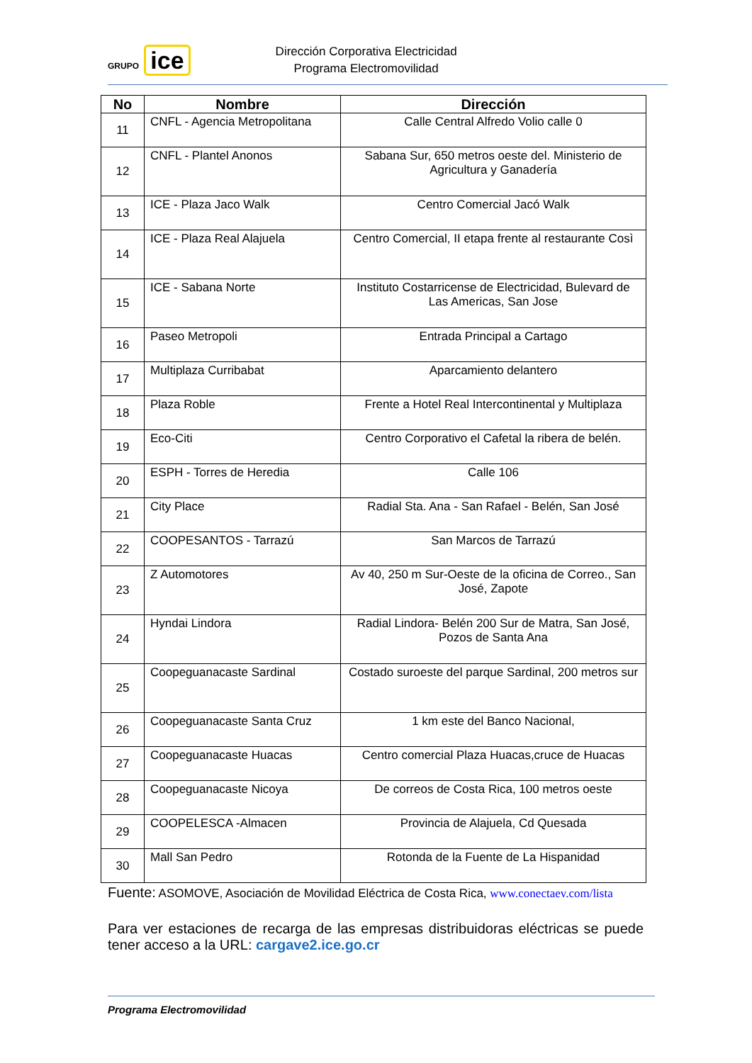GRUPO ice
Dirección Corporativa Electricidad
Programa Electromovilidad
| No | Nombre | Dirección |
| --- | --- | --- |
| 11 | CNFL - Agencia Metropolitana | Calle Central Alfredo Volio calle 0 |
| 12 | CNFL - Plantel Anonos | Sabana Sur, 650 metros oeste del. Ministerio de Agricultura y Ganadería |
| 13 | ICE - Plaza Jaco Walk | Centro Comercial Jacó Walk |
| 14 | ICE - Plaza Real Alajuela | Centro Comercial, II etapa frente al restaurante Così |
| 15 | ICE - Sabana Norte | Instituto Costarricense de Electricidad, Bulevard de Las Americas, San Jose |
| 16 | Paseo Metropoli | Entrada Principal a Cartago |
| 17 | Multiplaza Curribabat | Aparcamiento delantero |
| 18 | Plaza Roble | Frente a Hotel Real Intercontinental y Multiplaza |
| 19 | Eco-Citi | Centro Corporativo el Cafetal la ribera de belén. |
| 20 | ESPH - Torres de Heredia | Calle 106 |
| 21 | City Place | Radial Sta. Ana - San Rafael - Belén, San José |
| 22 | COOPESANTOS - Tarrazú | San Marcos de Tarrazú |
| 23 | Z Automotores | Av 40, 250 m Sur-Oeste de la oficina de Correo., San José, Zapote |
| 24 | Hyndai Lindora | Radial Lindora- Belén 200 Sur de Matra, San José, Pozos de Santa Ana |
| 25 | Coopeguanacaste Sardinal | Costado suroeste del parque Sardinal, 200 metros sur |
| 26 | Coopeguanacaste Santa Cruz | 1 km este del Banco Nacional, |
| 27 | Coopeguanacaste Huacas | Centro comercial Plaza Huacas,cruce de Huacas |
| 28 | Coopeguanacaste Nicoya | De correos de Costa Rica, 100 metros oeste |
| 29 | COOPELESCA -Almacen | Provincia de Alajuela, Cd Quesada |
| 30 | Mall San Pedro | Rotonda de la Fuente de La Hispanidad |
Fuente: ASOMOVE, Asociación de Movilidad Eléctrica de Costa Rica, www.conectaev.com/lista
Para ver estaciones de recarga de las empresas distribuidoras eléctricas se puede tener acceso a la URL: cargave2.ice.go.cr
Programa Electromovilidad